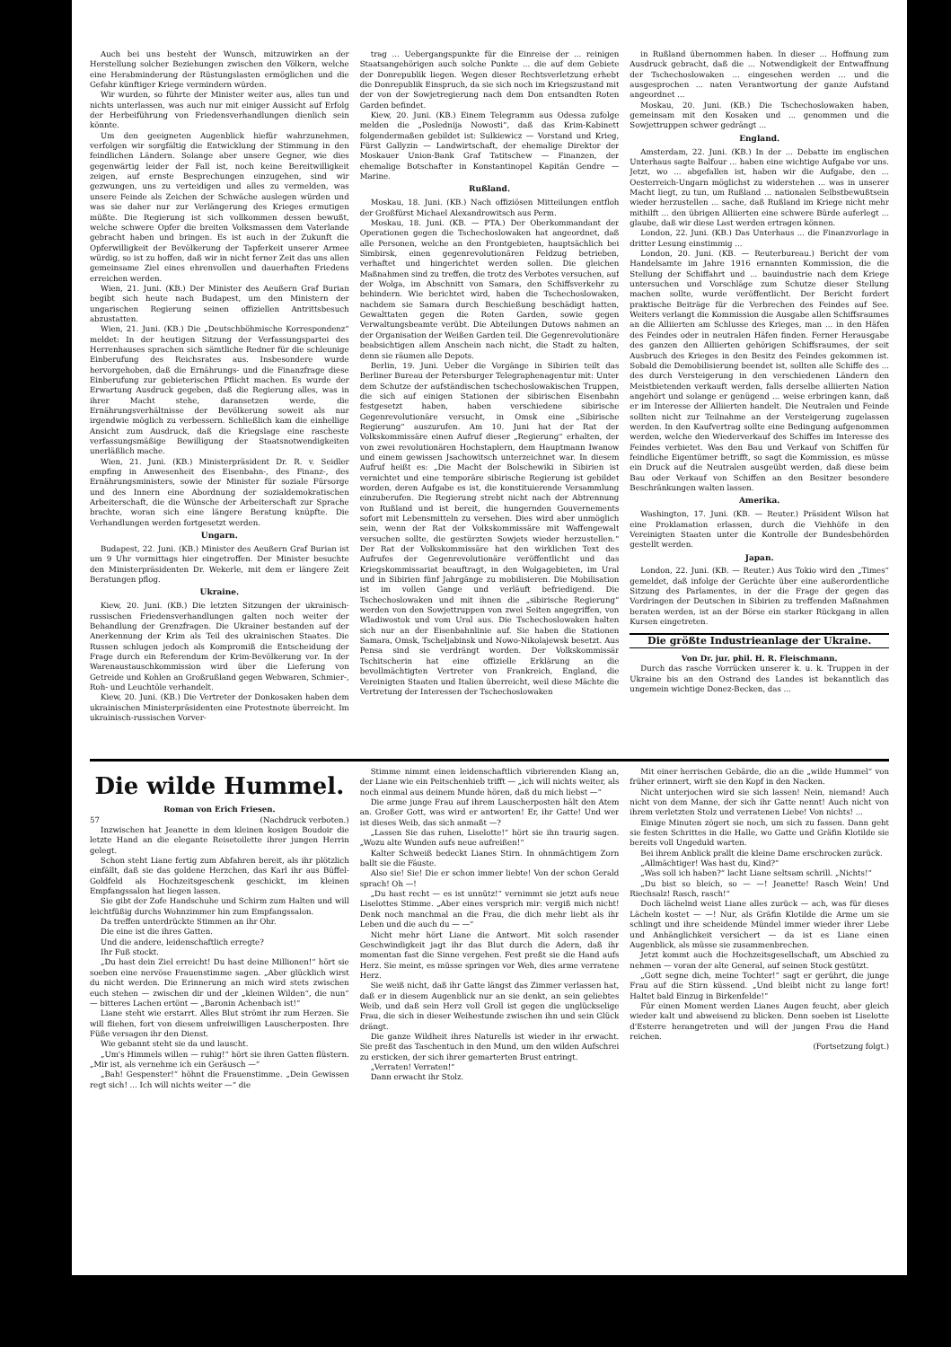Auch bei uns besteht der Wunsch, mitzuwirken an der Herstellung solcher Beziehungen zwischen den Völkern, welche eine Herabminderung der Rüstungslasten ermöglichen und die Gefahr künftiger Kriege vermindern würden.
Wir wurden, so führte der Minister weiter aus, alles tun und nichts unterlassen, was auch nur mit einiger Aussicht auf Erfolg der Herbeiführung von Friedensverhandlungen dienlich sein könnte.
Um den geeigneten Augenblick hiefür wahrzunehmen, verfolgen wir sorgfältig die Entwicklung der Stimmung in den feindlichen Ländern. Solange aber unsere Gegner, wie dies gegenwärtig leider der Fall ist, noch keine Bereitwilligkeit zeigen, auf ernste Besprechungen einzugehen, sind wir gezwungen, uns zu verteidigen und alles zu vermelden, was unsere Feinde als Zeichen der Schwäche auslegen würden und was sie daher nur zur Verlängerung des Krieges ermutigen müßte. Die Regierung ist sich vollkommen dessen bewußt, welche schwere Opfer die breiten Volksmassen dem Vaterlande gebracht haben und bringen. Es ist auch in der Zukunft die Opferwilligkeit der Bevölkerung der Tapferkeit unserer Armee würdig, so ist zu hoffen, daß wir in nicht ferner Zeit das uns allen gemeinsame Ziel eines ehrenvollen und dauerhaften Friedens erreichen werden.
Wien, 21. Juni. (KB.) Der Minister des Aeußern Graf Burian begibt sich heute nach Budapest, um den Ministern der ungarischen Regierung seinen offiziellen Antrittsbesuch abzustatten.
Wien, 21. Juni. (KB.) Die „Deutschböhmische Korrespondenz“ meldet: In der heutigen Sitzung der Verfassungspartei des Herrenhauses sprachen sich sämtliche Redner für die schleunige Einberufung des Reichsrates aus. Insbesondere wurde hervorgehoben, daß die Ernährungs- und die Finanzfrage diese Einberufung zur gebieterischen Pflicht machen. Es wurde der Erwartung Ausdruck gegeben, daß die Regierung alles, was in ihrer Macht stehe, daransetzen werde, die Ernährungsverhältnisse der Bevölkerung soweit als nur irgendwie möglich zu verbessern. Schließlich kam die einhellige Ansicht zum Ausdruck, daß die Kriegslage eine rascheste verfassungsmäßige Bewilligung der Staatsnotwendigkeiten unerläßlich mache.
Wien, 21. Juni. (KB.) Ministerpräsident Dr. R. v. Seidler empfing in Anwesenheit des Eisenbahn-, des Finanz-, des Ernährungsministers, sowie der Minister für soziale Fürsorge und des Innern eine Abordnung der sozialdemokratischen Arbeiterschaft, die die Wünsche der Arbeiterschaft zur Sprache brachte, woran sich eine längere Beratung knüpfte. Die Verhandlungen werden fortgesetzt werden.
Ungarn.
Budapest, 22. Juni. (KB.) Minister des Aeußern Graf Burian ist um 9 Uhr vormittags hier eingetroffen. Der Minister besuchte den Ministerpräsidenten Dr. Wekerle, mit dem er längere Zeit Beratungen pflog.
Ukraine.
Kiew, 20. Juni. (KB.) Die letzten Sitzungen der ukrainisch-russischen Friedensverhandlungen galten noch weiter der Behandlung der Grenzfragen. Die Ukrainer bestanden auf der Anerkennung der Krim als Teil des ukrainischen Staates. Die Russen schlugen jedoch als Kompromiß die Entscheidung der Frage durch ein Referendum der Krim-Bevölkerung vor. In der Warenaustauschkommission wird über die Lieferung von Getreide und Kohlen an Großrußland gegen Webwaren, Schmier-, Roh- und Leuchtöle verhandelt.
Kiew, 20. Juni. (KB.) Die Vertreter der Donkosaken haben dem ukrainischen Ministerpräsidenten eine Protestnote überreicht. Im ukrainisch-russischen Vorver-
trag ... Uebergangspunkte für die Einreise der ... reinigen Staatsangehörigen auch solche Punkte ... die auf dem Gebiete der Donrepublik liegen. Wegen dieser Rechtsverletzung erhebt die Donrepublik Einspruch, da sie sich noch im Kriegszustand mit der von der Sowjetregierung nach dem Don entsandten Roten Garden befindet.
Kiew, 20. Juni. (KB.) Einem Telegramm aus Odessa zufolge melden die „Poslednija Nowosti“, daß das Krim-Kabinett folgendermaßen gebildet ist: Sulkiewicz — Vorstand und Krieg, Fürst Gallyzin — Landwirtschaft, der ehemalige Direktor der Moskauer Union-Bank Graf Tatitschew — Finanzen, der ehemalige Botschafter in Konstantinopel Kapitän Gendre — Marine.
Rußland.
Moskau, 18. Juni. (KB.) Nach offiziösen Mitteilungen entfloh der Großfürst Michael Alexandrowitsch aus Perm.
Moskau, 18. Juni. (KB. — PTA.) Der Oberkommandant der Operationen gegen die Tschechoslowaken hat angeordnet, daß alle Personen, welche an den Frontgebieten, hauptsächlich bei Simbirsk, einen gegenrevolutionären Feldzug betrieben, verhaftet und hingerichtet werden sollen. Die gleichen Maßnahmen sind zu treffen, die trotz des Verbotes versuchen, auf der Wolga, im Abschnitt von Samara, den Schiffsverkehr zu behindern. Wie berichtet wird, haben die Tschechoslowaken, nachdem sie Samara durch Beschießung beschädigt hatten, Gewalttaten gegen die Roten Garden, sowie gegen Verwaltungsbeamte verübt. Die Abteilungen Dutows nahmen an der Organisation der Weißen Garden teil. Die Gegenrevolutionäre beabsichtigen allem Anschein nach nicht, die Stadt zu halten, denn sie räumen alle Depots.
Berlin, 19. Juni. Ueber die Vorgänge in Sibirien teilt das Berliner Bureau der Petersburger Telegraphenagentur mit: Unter dem Schutze der aufständischen tschechoslowakischen Truppen, die sich auf einigen Stationen der sibirischen Eisenbahn festgesetzt haben, haben verschiedene sibirische Gegenrevolutionäre versucht, in Omsk eine „Sibirische Regierung“ auszurufen. Am 10. Juni hat der Rat der Volkskommissäre einen Aufruf dieser „Regierung“ erhalten, der von zwei revolutionären Hochstaplern, dem Hauptmann Iwanow und einem gewissen Jsachowitsch unterzeichnet war. In diesem Aufruf heißt es: „Die Macht der Bolschewiki in Sibirien ist vernichtet und eine temporäre sibirische Regierung ist gebildet worden, deren Aufgabe es ist, die konstituierende Versammlung einzuberufen. Die Regierung strebt nicht nach der Abtrennung von Rußland und ist bereit, die hungernden Gouvernements sofort mit Lebensmitteln zu versehen. Dies wird aber unmöglich sein, wenn der Rat der Volkskommissäre mit Waffengewalt versuchen sollte, die gestürzten Sowjets wieder herzustellen.“ Der Rat der Volkskommissäre hat den wirklichen Text des Aufrufes der Gegenrevolutionäre veröffentlicht und das Kriegskommissariat beauftragt, in den Wolgagebieten, im Ural und in Sibirien fünf Jahrgänge zu mobilisieren. Die Mobilisation ist im vollen Gange und verläuft befriedigend. Die Tschechoslowaken und mit ihnen die „sibirische Regierung“ werden von den Sowjettruppen von zwei Seiten angegriffen, von Wladiwostok und vom Ural aus. Die Tschechoslowaken halten sich nur an der Eisenbahnlinie auf. Sie haben die Stationen Samara, Omsk, Tscheljabinsk und Nowo-Nikolajewsk besetzt. Aus Pensa sind sie verdrängt worden. Der Volkskommissär Tschitscherin hat eine offizielle Erklärung an die bevollmächtigten Vertreter von Frankreich, England, die Vereinigten Staaten und Italien überreicht, weil diese Mächte die Vertretung der Interessen der Tschechoslowaken
in Rußland übernommen haben. In dieser ... Hoffnung zum Ausdruck gebracht, daß die ... Notwendigkeit der Entwaffnung der Tschechoslowaken ... eingesehen werden ... und die ausgesprochen ... naten Verantwortung der ganze Aufstand angeordnet ...
Moskau, 20. Juni. (KB.) Die Tschechoslowaken haben, gemeinsam mit den Kosaken und ... genommen und die Sowjettruppen schwer gedrängt ...
England.
Amsterdam, 22. Juni. (KB.) In der ... Debatte im englischen Unterhaus sagte Balfour ... haben eine wichtige Aufgabe vor uns. Jetzt, wo ... abgefallen ist, haben wir die Aufgabe, den ... Oesterreich-Ungarn möglichst zu widerstehen ... was in unserer Macht liegt, zu tun, um Rußland ... nationalen Selbstbewußtsein wieder herzustellen ... sache, daß Rußland im Kriege nicht mehr mithilft ... den übrigen Alliierten eine schwere Bürde auferlegt ... glaube, daß wir diese Last werden ertragen können.
London, 22. Juni. (KB.) Das Unterhaus ... die Finanzvorlage in dritter Lesung einstimmig ...
London, 20. Juni. (KB. — Reuterbureau.) Bericht der vom Handelsamte im Jahre 1916 ernannten Kommission, die die Stellung der Schiffahrt und ... bauindustrie nach dem Kriege untersuchen und Vorschläge zum Schutze dieser Stellung machen sollte, wurde veröffentlicht. Der Bericht fordert praktische Beiträge für die Verbrechen des Feindes auf See. Weiters verlangt die Kommission die Ausgabe allen Schiffsraumes an die Alliierten am Schlusse des Krieges, man ... in den Häfen des Feindes oder in neutralen Häfen finden. Ferner Herausgabe des ganzen den Alliierten gehörigen Schiffsraumes, der seit Ausbruch des Krieges in den Besitz des Feindes gekommen ist. Sobald die Demobilisierung beendet ist, sollten alle Schiffe des ... des durch Versteigerung in den verschiedenen Ländern den Meistbietenden verkauft werden, falls derselbe alliierten Nation angehört und solange er genügend ... weise erbringen kann, daß er im Interesse der Alliierten handelt. Die Neutralen und Feinde sollten nicht zur Teilnahme an der Versteigerung zugelassen werden. In den Kaufvertrag sollte eine Bedingung aufgenommen werden, welche den Wiederverkauf des Schiffes im Interesse des Feindes verbietet. Was den Bau und Verkauf von Schiffen für feindliche Eigentümer betrifft, so sagt die Kommission, es müsse ein Druck auf die Neutralen ausgeübt werden, daß diese beim Bau oder Verkauf von Schiffen an den Besitzer besondere Beschränkungen walten lassen.
Amerika.
Washington, 17. Juni. (KB. — Reuter.) Präsident Wilson hat eine Proklamation erlassen, durch die Viehhöfe in den Vereinigten Staaten unter die Kontrolle der Bundesbehörden gestellt werden.
Japan.
London, 22. Juni. (KB. — Reuter.) Aus Tokio wird den „Times“ gemeldet, daß infolge der Gerüchte über eine außerordentliche Sitzung des Parlamentes, in der die Frage der gegen das Vordringen der Deutschen in Sibirien zu treffenden Maßnahmen beraten werden, ist an der Börse ein starker Rückgang in allen Kursen eingetreten.
Die größte Industrieanlage der Ukraine.
Von Dr. jur. phil. H. R. Fleischmann.
Durch das rasche Vorrücken unserer k. u. k. Truppen in der Ukraine bis an den Ostrand des Landes ist bekanntlich das ungemein wichtige Donez-Becken, das ...
Die wilde Hummel.
Roman von Erich Friesen.
57 (Nachdruck verboten.)
Inzwischen hat Jeanette in dem kleinen kosigen Boudoir die letzte Hand an die elegante Reisetoilette ihrer jungen Herrin gelegt.
Schon steht Liane fertig zum Abfahren bereit, als ihr plötzlich einfällt, daß sie das goldene Herzchen, das Karl ihr aus Büffel-Goldfeld als Hochzeitsgeschenk geschickt, im kleinen Empfangssalon hat liegen lassen.
Sie gibt der Zofe Handschuhe und Schirm zum Halten und will leichtfüßig durchs Wohnzimmer hin zum Empfangssalon.
Da treffen unterdrückte Stimmen an ihr Ohr.
Die eine ist die ihres Gatten.
Und die andere, leidenschaftlich erregte?
Ihr Fuß stockt.
„Du hast dein Ziel erreicht! Du hast deine Millionen!“ hört sie soeben eine nervöse Frauenstimme sagen. „Aber glücklich wirst du nicht werden. Die Erinnerung an mich wird stets zwischen euch stehen — zwischen dir und der „kleinen Wilden“, die nun“ — bitteres Lachen ertönt — „Baronin Achenbach ist!“
Liane steht wie erstarrt. Alles Blut strömt ihr zum Herzen. Sie will fliehen, fort von diesem unfreiwilligen Lauscherposten. Ihre Füße versagen ihr den Dienst.
Wie gebannt steht sie da und lauscht.
„Um's Himmels willen — ruhig!“ hört sie ihren Gatten flüstern. „Mir ist, als vernehme ich ein Geräusch —“
„Bah! Gespenster!“ höhnt die Frauenstimme. „Dein Gewissen regt sich! ... Ich will nichts weiter —“ die
Stimme nimmt einen leidenschaftlich vibrierenden Klang an, der Liane wie ein Peitschenhieb trifft — „ich will nichts weiter, als noch einmal aus deinem Munde hören, daß du mich liebst —“
Die arme junge Frau auf ihrem Lauscherposten hält den Atem an. Großer Gott, was wird er antworten! Er, ihr Gatte! Und wer ist dieses Weib, das sich anmaßt —?
„Lassen Sie das ruhen, Liselotte!“ hört sie ihn traurig sagen. „Wozu alte Wunden aufs neue aufreißen!“
Kalter Schweiß bedeckt Lianes Stirn. In ohnmächtigem Zorn ballt sie die Fäuste.
Also sie! Sie! Die er schon immer liebte! Von der schon Gerald sprach! Oh —!
„Du hast recht — es ist unnütz!“ vernimmt sie jetzt aufs neue Liselottes Stimme. „Aber eines versprich mir: vergiß mich nicht! Denk noch manchmal an die Frau, die dich mehr liebt als ihr Leben und die auch du — —“
Nicht mehr hört Liane die Antwort. Mit solch rasender Geschwindigkeit jagt ihr das Blut durch die Adern, daß ihr momentan fast die Sinne vergehen. Fest preßt sie die Hand aufs Herz. Sie meint, es müsse springen vor Weh, dies arme verratene Herz.
Sie weiß nicht, daß ihr Gatte längst das Zimmer verlassen hat, daß er in diesem Augenblick nur an sie denkt, an sein geliebtes Weib, und daß sein Herz voll Groll ist gegen die unglückselige Frau, die sich in dieser Weihestunde zwischen ihn und sein Glück drängt.
Die ganze Wildheit ihres Naturells ist wieder in ihr erwacht. Sie preßt das Taschentuch in den Mund, um den wilden Aufschrei zu ersticken, der sich ihrer gemarterten Brust entringt.
„Verraten! Verraten!“
Dann erwacht ihr Stolz.
Mit einer herrischen Gebärde, die an die „wilde Hummel“ von früher erinnert, wirft sie den Kopf in den Nacken.
Nicht unterjochen wird sie sich lassen! Nein, niemand! Auch nicht von dem Manne, der sich ihr Gatte nennt! Auch nicht von ihrem verletzten Stolz und verratenen Liebe! Von nichts! ...
Einige Minuten zögert sie noch, um sich zu fassen. Dann geht sie festen Schrittes in die Halle, wo Gatte und Gräfin Klotilde sie bereits voll Ungeduld warten.
Bei ihrem Anblick prallt die kleine Dame erschrocken zurück.
„Allmächtiger! Was hast du, Kind?“
„Was soll ich haben?“ lacht Liane seltsam schrill. „Nichts!“
„Du bist so bleich, so — —! Jeanette! Rasch Wein! Und Riechsalz! Rasch, rasch!“
Doch lächelnd weist Liane alles zurück — ach, was für dieses Lächeln kostet — —! Nur, als Gräfin Klotilde die Arme um sie schlingt und ihre scheidende Mündel immer wieder ihrer Liebe und Anhänglichkeit versichert — da ist es Liane einen Augenblick, als müsse sie zusammenbrechen.
Jetzt kommt auch die Hochzeitsgesellschaft, um Abschied zu nehmen — voran der alte General, auf seinen Stock gestützt.
„Gott segne dich, meine Tochter!“ sagt er gerührt, die junge Frau auf die Stirn küssend. „Und bleibt nicht zu lange fort! Haltet bald Einzug in Birkenfelde!“
Für einen Moment werden Lianes Augen feucht, aber gleich wieder kalt und abweisend zu blicken. Denn soeben ist Liselotte d'Esterre herangetreten und will der jungen Frau die Hand reichen.
(Fortsetzung folgt.)